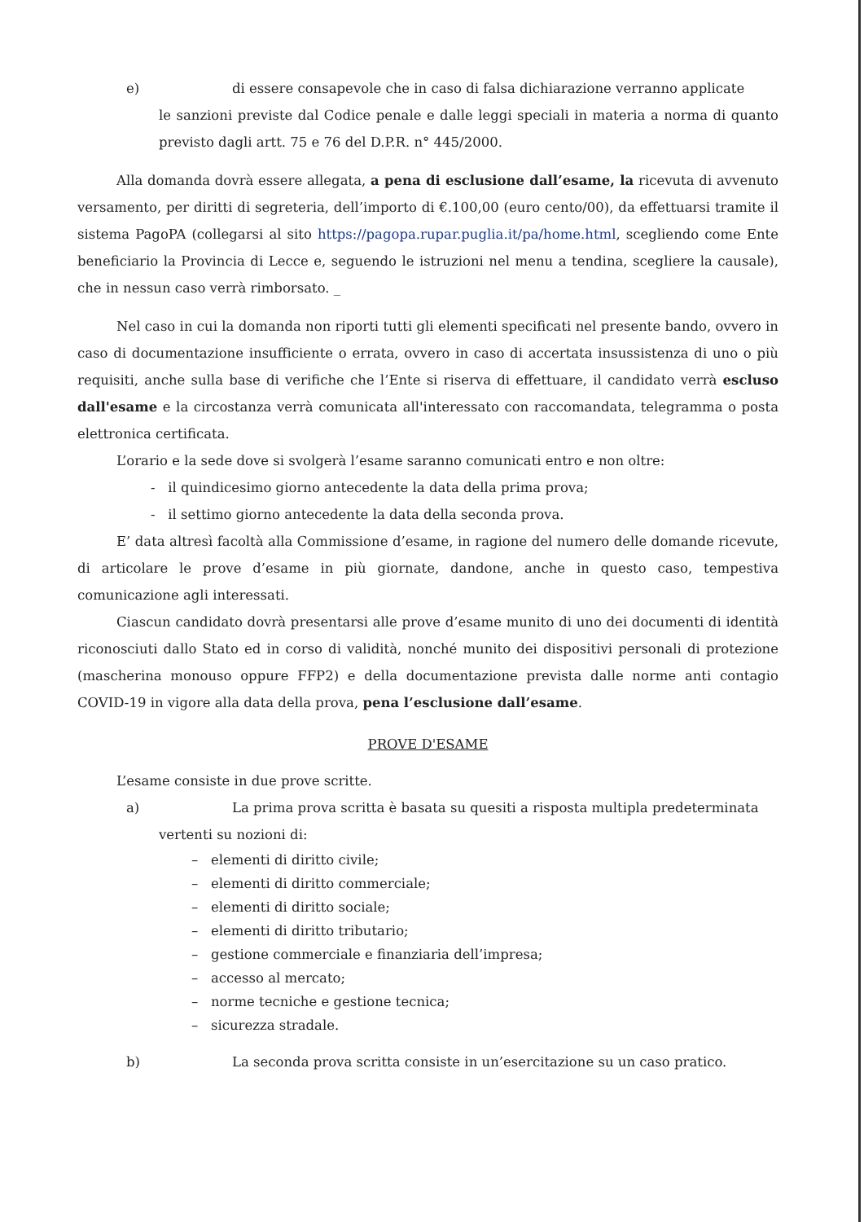e) di essere consapevole che in caso di falsa dichiarazione verranno applicate
le sanzioni previste dal Codice penale e dalle leggi speciali in materia a norma di quanto previsto dagli artt. 75 e 76 del D.P.R. n° 445/2000.
Alla domanda dovrà essere allegata, a pena di esclusione dall’esame, la ricevuta di avvenuto versamento, per diritti di segreteria, dell’importo di €.100,00 (euro cento/00), da effettuarsi tramite il sistema PagoPA (collegarsi al sito https://pagopa.rupar.puglia.it/pa/home.html, scegliendo come Ente beneficiario la Provincia di Lecce e, seguendo le istruzioni nel menu a tendina, scegliere la causale), che in nessun caso verrà rimborsato. _
Nel caso in cui la domanda non riporti tutti gli elementi specificati nel presente bando, ovvero in caso di documentazione insufficiente o errata, ovvero in caso di accertata insussistenza di uno o più requisiti, anche sulla base di verifiche che l’Ente si riserva di effettuare, il candidato verrà escluso dall'esame e la circostanza verrà comunicata all'interessato con raccomandata, telegramma o posta elettronica certificata.
L’orario e la sede dove si svolgerà l’esame saranno comunicati entro e non oltre:
- il quindicesimo giorno antecedente la data della prima prova;
- il settimo giorno antecedente la data della seconda prova.
E’ data altresì facoltà alla Commissione d’esame, in ragione del numero delle domande ricevute, di articolare le prove d’esame in più giornate, dandone, anche in questo caso, tempestiva comunicazione agli interessati.
Ciascun candidato dovrà presentarsi alle prove d’esame munito di uno dei documenti di identità riconosciuti dallo Stato ed in corso di validità, nonché munito dei dispositivi personali di protezione (mascherina monouso oppure FFP2) e della documentazione prevista dalle norme anti contagio COVID-19 in vigore alla data della prova, pena l’esclusione dall’esame.
PROVE D'ESAME
L’esame consiste in due prove scritte.
a) La prima prova scritta è basata su quesiti a risposta multipla predeterminata
vertenti su nozioni di:
– elementi di diritto civile;
– elementi di diritto commerciale;
– elementi di diritto sociale;
– elementi di diritto tributario;
– gestione commerciale e finanziaria dell’impresa;
– accesso al mercato;
– norme tecniche e gestione tecnica;
– sicurezza stradale.
b) La seconda prova scritta consiste in un’esercitazione su un caso pratico.